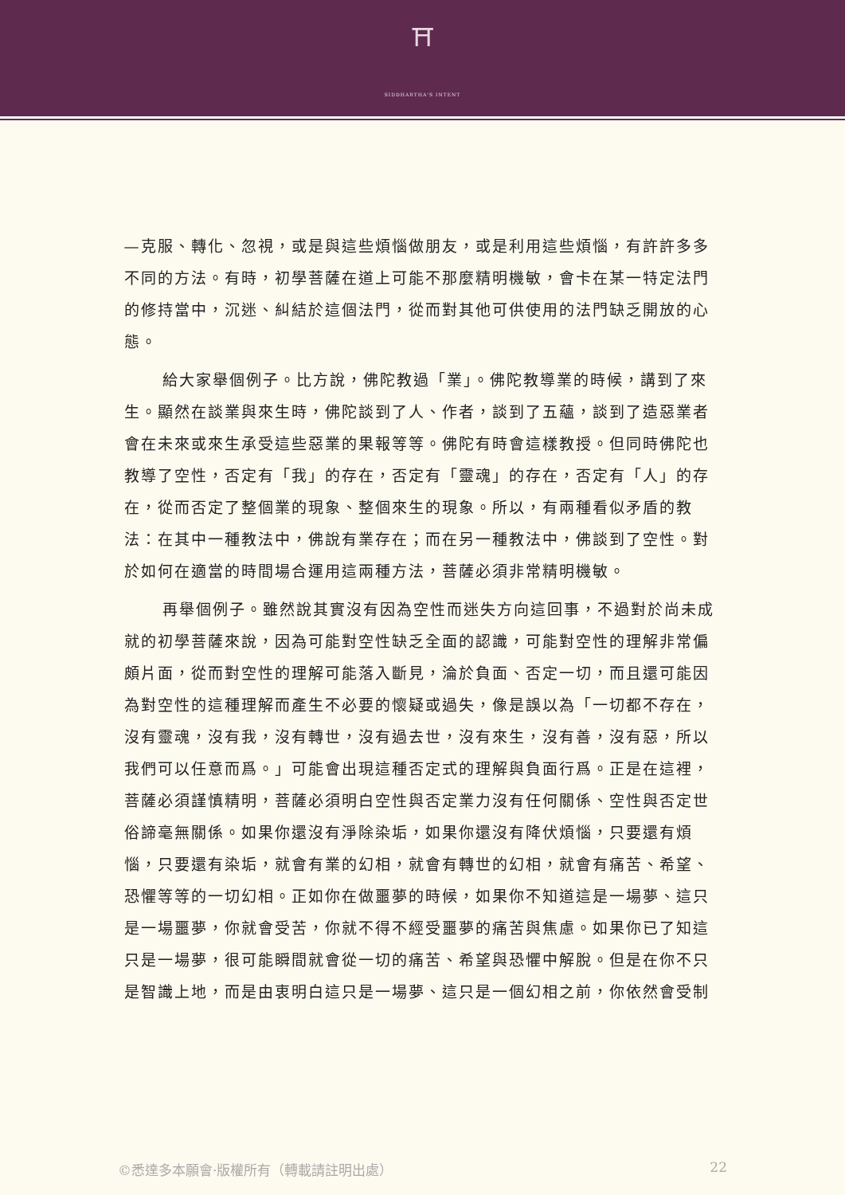⛩
SIDDHARTHA'S INTENT
—克服、轉化、忽視，或是與這些煩惱做朋友，或是利用這些煩惱，有許許多多不同的方法。有時，初學菩薩在道上可能不那麼精明機敏，會卡在某一特定法門的修持當中，沉迷、糾結於這個法門，從而對其他可供使用的法門缺乏開放的心態。
給大家舉個例子。比方說，佛陀教過「業」。佛陀教導業的時候，講到了來生。顯然在談業與來生時，佛陀談到了人、作者，談到了五蘊，談到了造惡業者會在未來或來生承受這些惡業的果報等等。佛陀有時會這樣教授。但同時佛陀也教導了空性，否定有「我」的存在，否定有「靈魂」的存在，否定有「人」的存在，從而否定了整個業的現象、整個來生的現象。所以，有兩種看似矛盾的教法：在其中一種教法中，佛說有業存在；而在另一種教法中，佛談到了空性。對於如何在適當的時間場合運用這兩種方法，菩薩必須非常精明機敏。
再舉個例子。雖然說其實沒有因為空性而迷失方向這回事，不過對於尚未成就的初學菩薩來說，因為可能對空性缺乏全面的認識，可能對空性的理解非常偏頗片面，從而對空性的理解可能落入斷見，淪於負面、否定一切，而且還可能因為對空性的這種理解而產生不必要的懷疑或過失，像是誤以為「一切都不存在，沒有靈魂，沒有我，沒有轉世，沒有過去世，沒有來生，沒有善，沒有惡，所以我們可以任意而爲。」可能會出現這種否定式的理解與負面行爲。正是在這裡，菩薩必須謹慎精明，菩薩必須明白空性與否定業力沒有任何關係、空性與否定世俗諦毫無關係。如果你還沒有淨除染垢，如果你還沒有降伏煩惱，只要還有煩惱，只要還有染垢，就會有業的幻相，就會有轉世的幻相，就會有痛苦、希望、恐懼等等的一切幻相。正如你在做噩夢的時候，如果你不知道這是一場夢、這只是一場噩夢，你就會受苦，你就不得不經受噩夢的痛苦與焦慮。如果你已了知這只是一場夢，很可能瞬間就會從一切的痛苦、希望與恐懼中解脫。但是在你不只是智識上地，而是由衷明白這只是一場夢、這只是一個幻相之前，你依然會受制
©悉達多本願會·版權所有（轉載請註明出處） 22